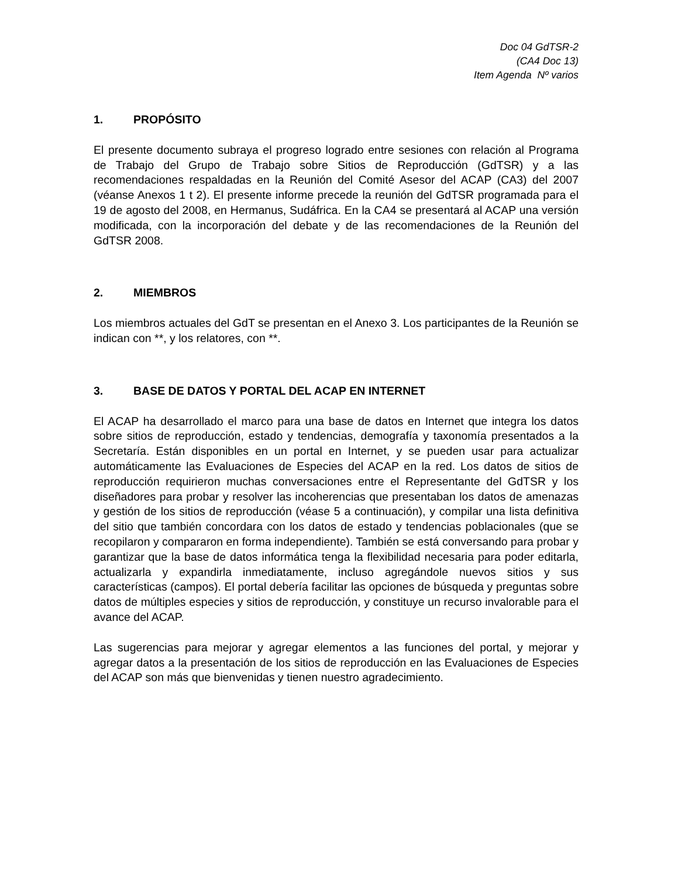Doc 04 GdTSR-2
(CA4 Doc 13)
Item Agenda Nº varios
1. PROPÓSITO
El presente documento subraya el progreso logrado entre sesiones con relación al Programa de Trabajo del Grupo de Trabajo sobre Sitios de Reproducción (GdTSR) y a las recomendaciones respaldadas en la Reunión del Comité Asesor del ACAP (CA3) del 2007 (véanse Anexos 1 t 2). El presente informe precede la reunión del GdTSR programada para el 19 de agosto del 2008, en Hermanus, Sudáfrica. En la CA4 se presentará al ACAP una versión modificada, con la incorporación del debate y de las recomendaciones de la Reunión del GdTSR 2008.
2. MIEMBROS
Los miembros actuales del GdT se presentan en el Anexo 3. Los participantes de la Reunión se indican con **, y los relatores, con **.
3. BASE DE DATOS Y PORTAL DEL ACAP EN INTERNET
El ACAP ha desarrollado el marco para una base de datos en Internet que integra los datos sobre sitios de reproducción, estado y tendencias, demografía y taxonomía presentados a la Secretaría. Están disponibles en un portal en Internet, y se pueden usar para actualizar automáticamente las Evaluaciones de Especies del ACAP en la red. Los datos de sitios de reproducción requirieron muchas conversaciones entre el Representante del GdTSR y los diseñadores para probar y resolver las incoherencias que presentaban los datos de amenazas y gestión de los sitios de reproducción (véase 5 a continuación), y compilar una lista definitiva del sitio que también concordara con los datos de estado y tendencias poblacionales (que se recopilaron y compararon en forma independiente). También se está conversando para probar y garantizar que la base de datos informática tenga la flexibilidad necesaria para poder editarla, actualizarla y expandirla inmediatamente, incluso agregándole nuevos sitios y sus características (campos). El portal debería facilitar las opciones de búsqueda y preguntas sobre datos de múltiples especies y sitios de reproducción, y constituye un recurso invalorable para el avance del ACAP.
Las sugerencias para mejorar y agregar elementos a las funciones del portal, y mejorar y agregar datos a la presentación de los sitios de reproducción en las Evaluaciones de Especies del ACAP son más que bienvenidas y tienen nuestro agradecimiento.